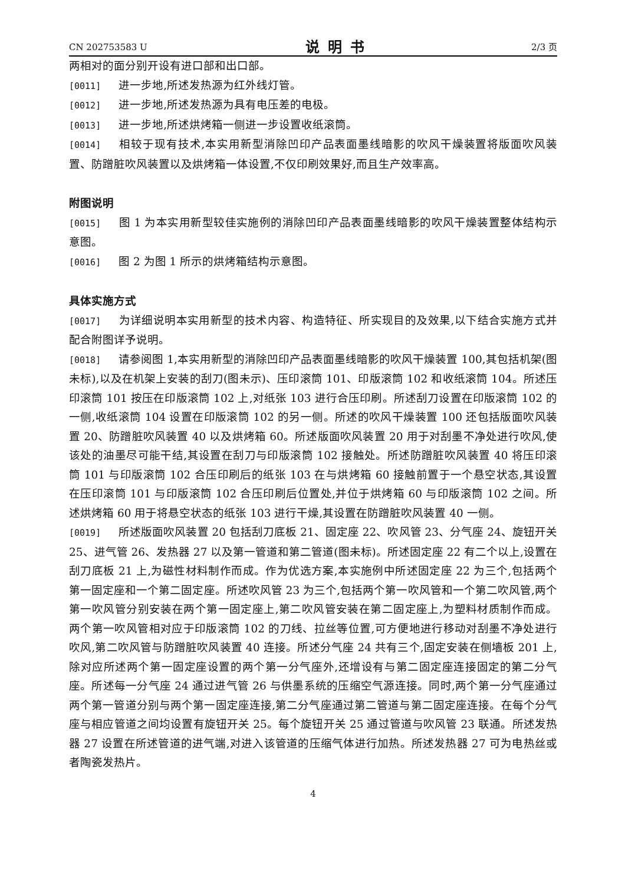CN 202753583 U 说明书 2/3 页
两相对的面分别开设有进口部和出口部。
[0011] 进一步地,所述发热源为红外线灯管。
[0012] 进一步地,所述发热源为具有电压差的电极。
[0013] 进一步地,所述烘烤箱一侧进一步设置收纸滚筒。
[0014] 相较于现有技术,本实用新型消除凹印产品表面墨线暗影的吹风干燥装置将版面吹风装置、防蹭脏吹风装置以及烘烤箱一体设置,不仅印刷效果好,而且生产效率高。
附图说明
[0015] 图 1 为本实用新型较佳实施例的消除凹印产品表面墨线暗影的吹风干燥装置整体结构示意图。
[0016] 图 2 为图 1 所示的烘烤箱结构示意图。
具体实施方式
[0017] 为详细说明本实用新型的技术内容、构造特征、所实现目的及效果,以下结合实施方式并配合附图详予说明。
[0018] 请参阅图 1,本实用新型的消除凹印产品表面墨线暗影的吹风干燥装置 100,其包括机架(图未标),以及在机架上安装的刮刀(图未示)、压印滚筒 101、印版滚筒 102 和收纸滚筒 104。所述压印滚筒 101 按压在印版滚筒 102 上,对纸张 103 进行合压印刷。所述刮刀设置在印版滚筒 102 的一侧,收纸滚筒 104 设置在印版滚筒 102 的另一侧。所述的吹风干燥装置 100 还包括版面吹风装置 20、防蹭脏吹风装置 40 以及烘烤箱 60。所述版面吹风装置 20 用于对刮墨不净处进行吹风,使该处的油墨尽可能干结,其设置在刮刀与印版滚筒 102 接触处。所述防蹭脏吹风装置 40 将压印滚筒 101 与印版滚筒 102 合压印刷后的纸张 103 在与烘烤箱 60 接触前置于一个悬空状态,其设置在压印滚筒 101 与印版滚筒 102 合压印刷后位置处,并位于烘烤箱 60 与印版滚筒 102 之间。所述烘烤箱 60 用于将悬空状态的纸张 103 进行干燥,其设置在防蹭脏吹风装置 40 一侧。
[0019] 所述版面吹风装置 20 包括刮刀底板 21、固定座 22、吹风管 23、分气座 24、旋钮开关 25、进气管 26、发热器 27 以及第一管道和第二管道(图未标)。所述固定座 22 有二个以上,设置在刮刀底板 21 上,为磁性材料制作而成。作为优选方案,本实施例中所述固定座 22 为三个,包括两个第一固定座和一个第二固定座。所述吹风管 23 为三个,包括两个第一吹风管和一个第二吹风管,两个第一吹风管分别安装在两个第一固定座上,第二吹风管安装在第二固定座上,为塑料材质制作而成。两个第一吹风管相对应于印版滚筒 102 的刀线、拉丝等位置,可方便地进行移动对刮墨不净处进行吹风,第二吹风管与防蹭脏吹风装置 40 连接。所述分气座 24 共有三个,固定安装在侧墙板 201 上,除对应所述两个第一固定座设置的两个第一分气座外,还增设有与第二固定座连接固定的第二分气座。所述每一分气座 24 通过进气管 26 与供墨系统的压缩空气源连接。同时,两个第一分气座通过两个第一管道分别与两个第一固定座连接,第二分气座通过第二管道与第二固定座连接。在每个分气座与相应管道之间均设置有旋钮开关 25。每个旋钮开关 25 通过管道与吹风管 23 联通。所述发热器 27 设置在所述管道的进气端,对进入该管道的压缩气体进行加热。所述发热器 27 可为电热丝或者陶瓷发热片。
4